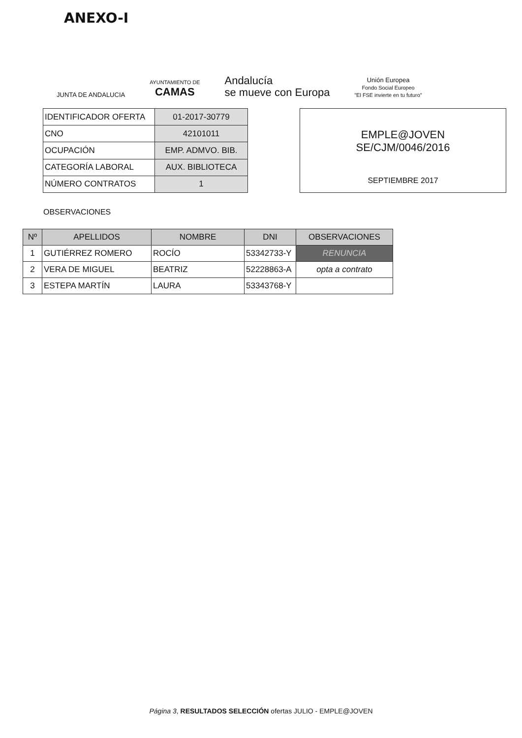ANEXO-I
JUNTA DE ANDALUCIA
AYUNTAMIENTO DE
CAMAS
Andalucía
se mueve con Europa
Unión Europea
Fondo Social Europeo
"El FSE invierte en tu futuro"
| IDENTIFICADOR OFERTA | 01-2017-30779 |
| CNO | 42101011 |
| OCUPACIÓN | EMP. ADMVO. BIB. |
| CATEGORÍA LABORAL | AUX. BIBLIOTECA |
| NÚMERO CONTRATOS | 1 |
EMPLE@JOVEN
SE/CJM/0046/2016
SEPTIEMBRE 2017
OBSERVACIONES
| Nº | APELLIDOS | NOMBRE | DNI | OBSERVACIONES |
| --- | --- | --- | --- | --- |
| 1 | GUTIÉRREZ ROMERO | ROCÍO | 53342733-Y | RENUNCIA |
| 2 | VERA DE MIGUEL | BEATRIZ | 52228863-A | opta a contrato |
| 3 | ESTEPA MARTÍN | LAURA | 53343768-Y | |
Página 3, RESULTADOS SELECCIÓN ofertas JULIO - EMPLE@JOVEN